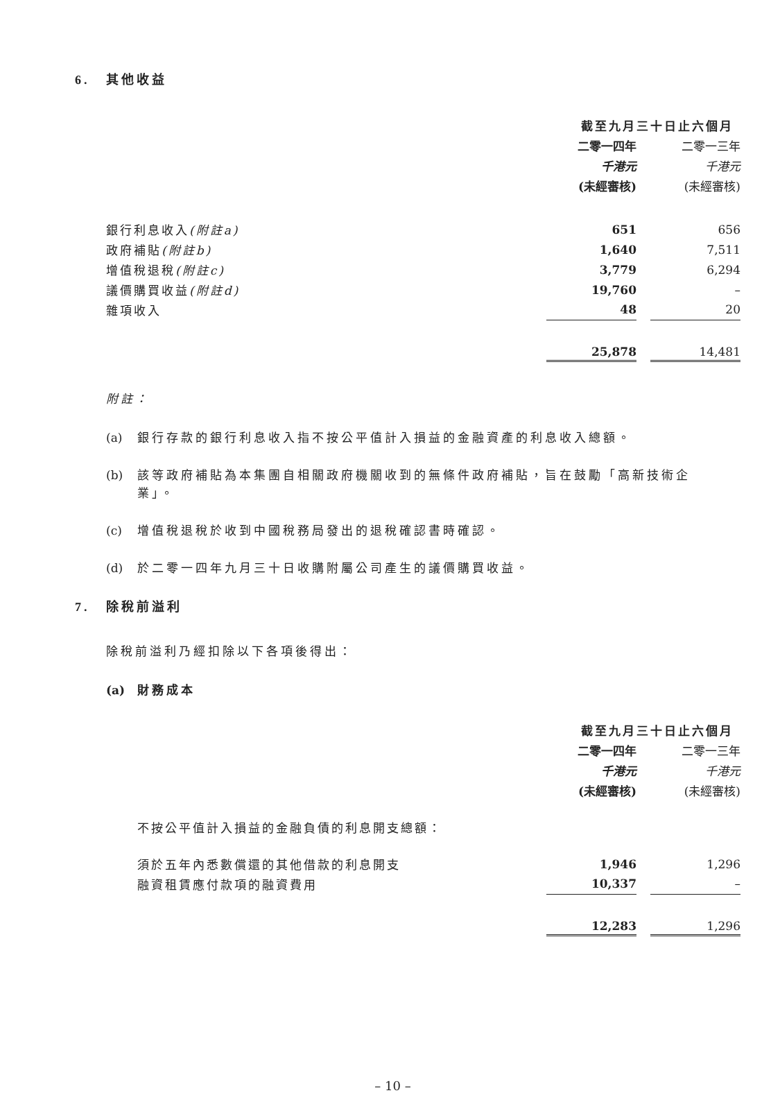6. 其他收益
| | 截至九月三十日止六個月 | | |
| --- | --- | --- | --- |
| | 二零一四年 | | 二零一三年 |
| | 千港元 | | 千港元 |
| | (未經審核) | | (未經審核) |
| 銀行利息收入 (附註a) | 651 | | 656 |
| 政府補貼 (附註b) | 1,640 | | 7,511 |
| 增值稅退稅 (附註c) | 3,779 | | 6,294 |
| 議價購買收益 (附註d) | 19,760 | | – |
| 雜項收入 | 48 | | 20 |
| | 25,878 | | 14,481 |
附註：
(a) 銀行存款的銀行利息收入指不按公平值計入損益的金融資產的利息收入總額。
(b) 該等政府補貼為本集團自相關政府機關收到的無條件政府補貼，旨在鼓勵「高新技術企業」。
(c) 增值稅退稅於收到中國稅務局發出的退稅確認書時確認。
(d) 於二零一四年九月三十日收購附屬公司產生的議價購買收益。
7. 除稅前溢利
除稅前溢利乃經扣除以下各項後得出：
(a) 財務成本
| | 截至九月三十日止六個月 | | |
| --- | --- | --- | --- |
| | 二零一四年 | | 二零一三年 |
| | 千港元 | | 千港元 |
| | (未經審核) | | (未經審核) |
| 不按公平值計入損益的金融負債的利息開支總額： | | | |
| 須於五年內悉數償還的其他借款的利息開支 | 1,946 | | 1,296 |
| 融資租賃應付款項的融資費用 | 10,337 | | – |
| | 12,283 | | 1,296 |
– 10 –